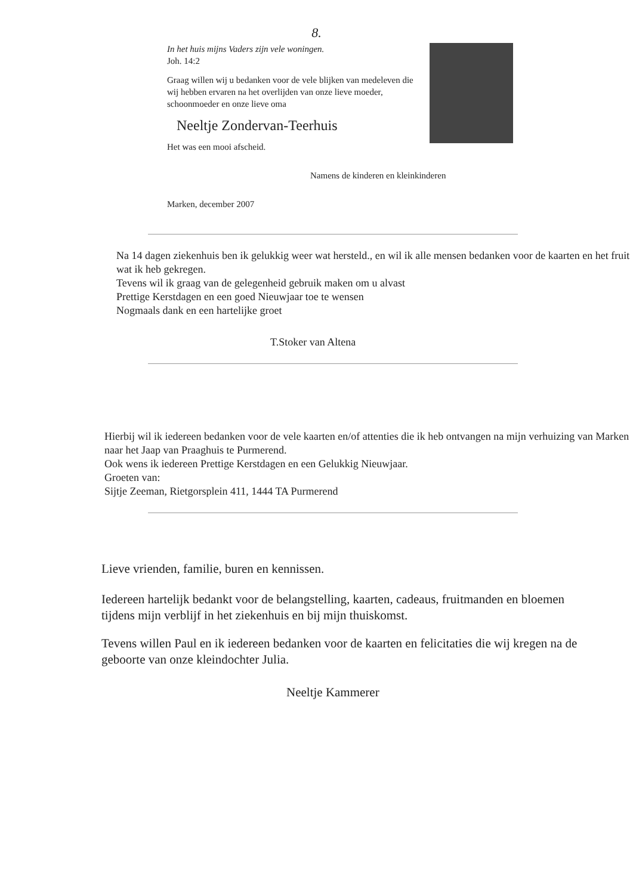8.
In het huis mijns Vaders zijn vele woningen.
Joh. 14:2
Graag willen wij u bedanken voor de vele blijken van medeleven die wij hebben ervaren na het overlijden van onze lieve moeder, schoonmoeder en onze lieve oma
Neeltje Zondervan-Teerhuis
Het was een mooi afscheid.
Namens de kinderen en kleinkinderen
Marken, december 2007
Na 14 dagen ziekenhuis ben ik gelukkig weer wat hersteld., en wil ik alle mensen bedanken voor de kaarten en het fruit wat ik heb gekregen.
Tevens wil ik graag van de gelegenheid gebruik maken om u alvast
Prettige Kerstdagen en een goed Nieuwjaar toe te wensen
Nogmaals dank en een hartelijke groet
T.Stoker van Altena
Hierbij wil ik iedereen bedanken voor de vele kaarten en/of attenties die ik heb ontvangen na mijn verhuizing van Marken naar het Jaap van Praaghuis te Purmerend.
Ook wens ik iedereen Prettige Kerstdagen en een Gelukkig Nieuwjaar.
Groeten van:
Sijtje Zeeman, Rietgorsplein 411, 1444 TA Purmerend
Lieve vrienden, familie, buren en kennissen.
Iedereen hartelijk bedankt voor de belangstelling, kaarten, cadeaus, fruitmanden en bloemen tijdens mijn verblijf in het ziekenhuis en bij mijn thuiskomst.
Tevens willen Paul en ik iedereen bedanken voor de kaarten en felicitaties die wij kregen na de geboorte van onze kleindochter Julia.
Neeltje Kammerer